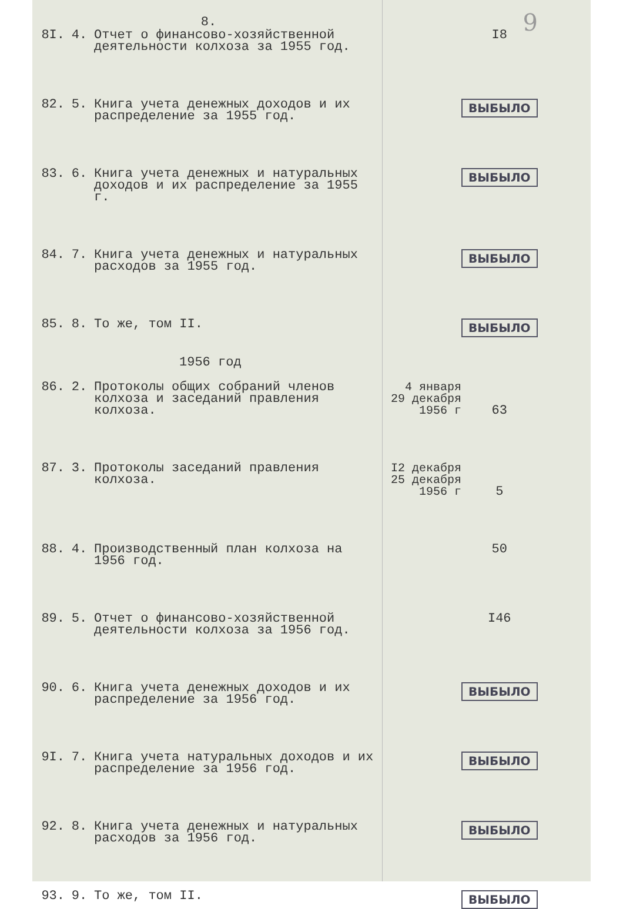9
8.
| 8I. | 4. | Отчет о финансово-хозяйственной деятельности колхоза за 1955 год. | | I8 |
| 82. | 5. | Книга учета денежных доходов и их распределение за 1955 год. | | ВЫБЫЛО |
| 83. | 6. | Книга учета денежных и натуральных доходов и их распределение за 1955 г. | | ВЫБЫЛО |
| 84. | 7. | Книга учета денежных и натуральных расходов за 1955 год. | | ВЫБЫЛО |
| 85. | 8. | То же, том II. | | ВЫБЫЛО |
1956 год
| 86. | 2. | Протоколы общих собраний членов колхоза и заседаний правления колхоза. | 4 января 29 декабря 1956 г | 63 |
| 87. | 3. | Протоколы заседаний правления колхоза. | I2 декабря 25 декабря 1956 г | 5 |
| 88. | 4. | Производственный план колхоза на 1956 год. | | 50 |
| 89. | 5. | Отчет о финансово-хозяйственной деятельности колхоза за 1956 год. | | I46 |
| 90. | 6. | Книга учета денежных доходов и их распределение за 1956 год. | | ВЫБЫЛО |
| 9I. | 7. | Книга учета натуральных доходов и их распределение за 1956 год. | | ВЫБЫЛО |
| 92. | 8. | Книга учета денежных и натуральных расходов за 1956 год. | | ВЫБЫЛО |
| 93. | 9. | То же, том II. | | ВЫБЫЛО |